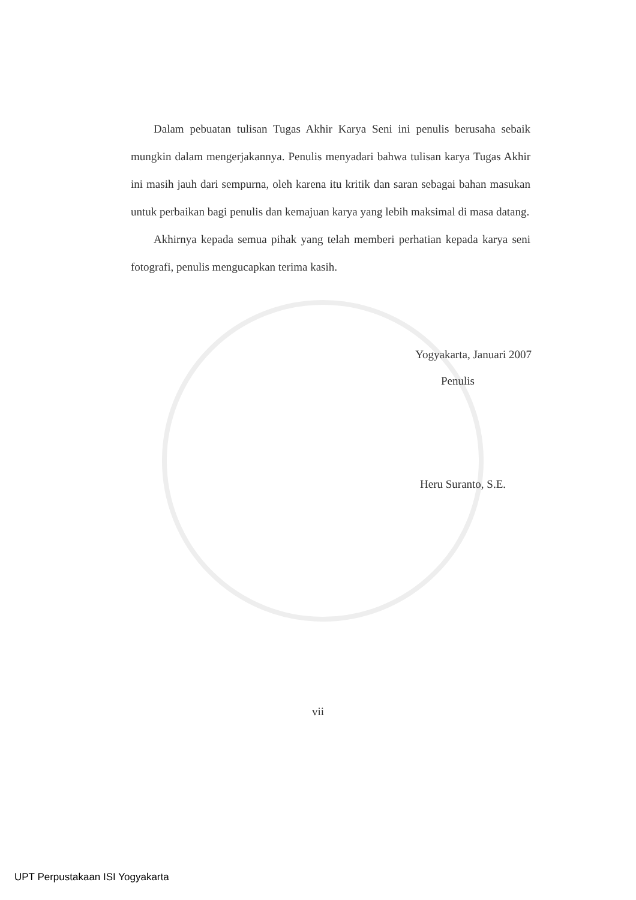Dalam pebuatan tulisan Tugas Akhir Karya Seni ini penulis berusaha sebaik mungkin dalam mengerjakannya. Penulis menyadari bahwa tulisan karya Tugas Akhir ini masih jauh dari sempurna, oleh karena itu kritik dan saran sebagai bahan masukan untuk perbaikan bagi penulis dan kemajuan karya yang lebih maksimal di masa datang.
Akhirnya kepada semua pihak yang telah memberi perhatian kepada karya seni fotografi, penulis mengucapkan terima kasih.
Yogyakarta, Januari 2007
Penulis
Heru Suranto, S.E.
vii
UPT Perpustakaan ISI Yogyakarta